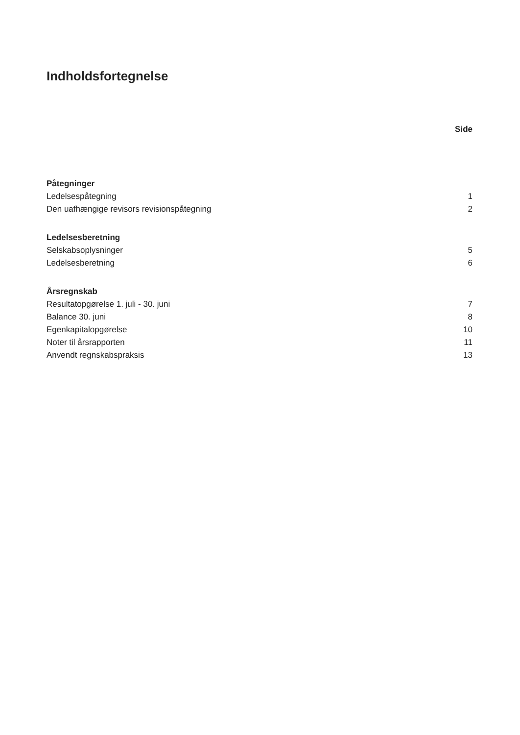Indholdsfortegnelse
| | Side |
| Påtegninger | |
| Ledelsespåtegning | 1 |
| Den uafhængige revisors revisionspåtegning | 2 |
| Ledelsesberetning | |
| Selskabsoplysninger | 5 |
| Ledelsesberetning | 6 |
| Årsregnskab | |
| Resultatopgørelse 1. juli - 30. juni | 7 |
| Balance 30. juni | 8 |
| Egenkapitalopgørelse | 10 |
| Noter til årsrapporten | 11 |
| Anvendt regnskabspraksis | 13 |